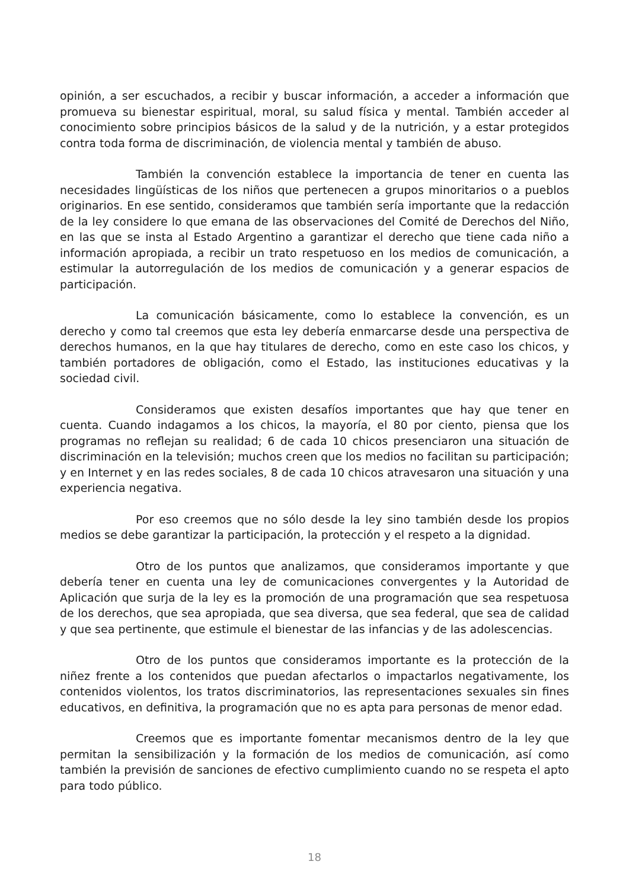opinión, a ser escuchados, a recibir y buscar información, a acceder a información que promueva su bienestar espiritual, moral, su salud física y mental. También acceder al conocimiento sobre principios básicos de la salud y de la nutrición, y a estar protegidos contra toda forma de discriminación, de violencia mental y también de abuso.
También la convención establece la importancia de tener en cuenta las necesidades lingüísticas de los niños que pertenecen a grupos minoritarios o a pueblos originarios. En ese sentido, consideramos que también sería importante que la redacción de la ley considere lo que emana de las observaciones del Comité de Derechos del Niño, en las que se insta al Estado Argentino a garantizar el derecho que tiene cada niño a información apropiada, a recibir un trato respetuoso en los medios de comunicación, a estimular la autorregulación de los medios de comunicación y a generar espacios de participación.
La comunicación básicamente, como lo establece la convención, es un derecho y como tal creemos que esta ley debería enmarcarse desde una perspectiva de derechos humanos, en la que hay titulares de derecho, como en este caso los chicos, y también portadores de obligación, como el Estado, las instituciones educativas y la sociedad civil.
Consideramos que existen desafíos importantes que hay que tener en cuenta. Cuando indagamos a los chicos, la mayoría, el 80 por ciento, piensa que los programas no reflejan su realidad; 6 de cada 10 chicos presenciaron una situación de discriminación en la televisión; muchos creen que los medios no facilitan su participación; y en Internet y en las redes sociales, 8 de cada 10 chicos atravesaron una situación y una experiencia negativa.
Por eso creemos que no sólo desde la ley sino también desde los propios medios se debe garantizar la participación, la protección y el respeto a la dignidad.
Otro de los puntos que analizamos, que consideramos importante y que debería tener en cuenta una ley de comunicaciones convergentes y la Autoridad de Aplicación que surja de la ley es la promoción de una programación que sea respetuosa de los derechos, que sea apropiada, que sea diversa, que sea federal, que sea de calidad y que sea pertinente, que estimule el bienestar de las infancias y de las adolescencias.
Otro de los puntos que consideramos importante es la protección de la niñez frente a los contenidos que puedan afectarlos o impactarlos negativamente, los contenidos violentos, los tratos discriminatorios, las representaciones sexuales sin fines educativos, en definitiva, la programación que no es apta para personas de menor edad.
Creemos que es importante fomentar mecanismos dentro de la ley que permitan la sensibilización y la formación de los medios de comunicación, así como también la previsión de sanciones de efectivo cumplimiento cuando no se respeta el apto para todo público.
18